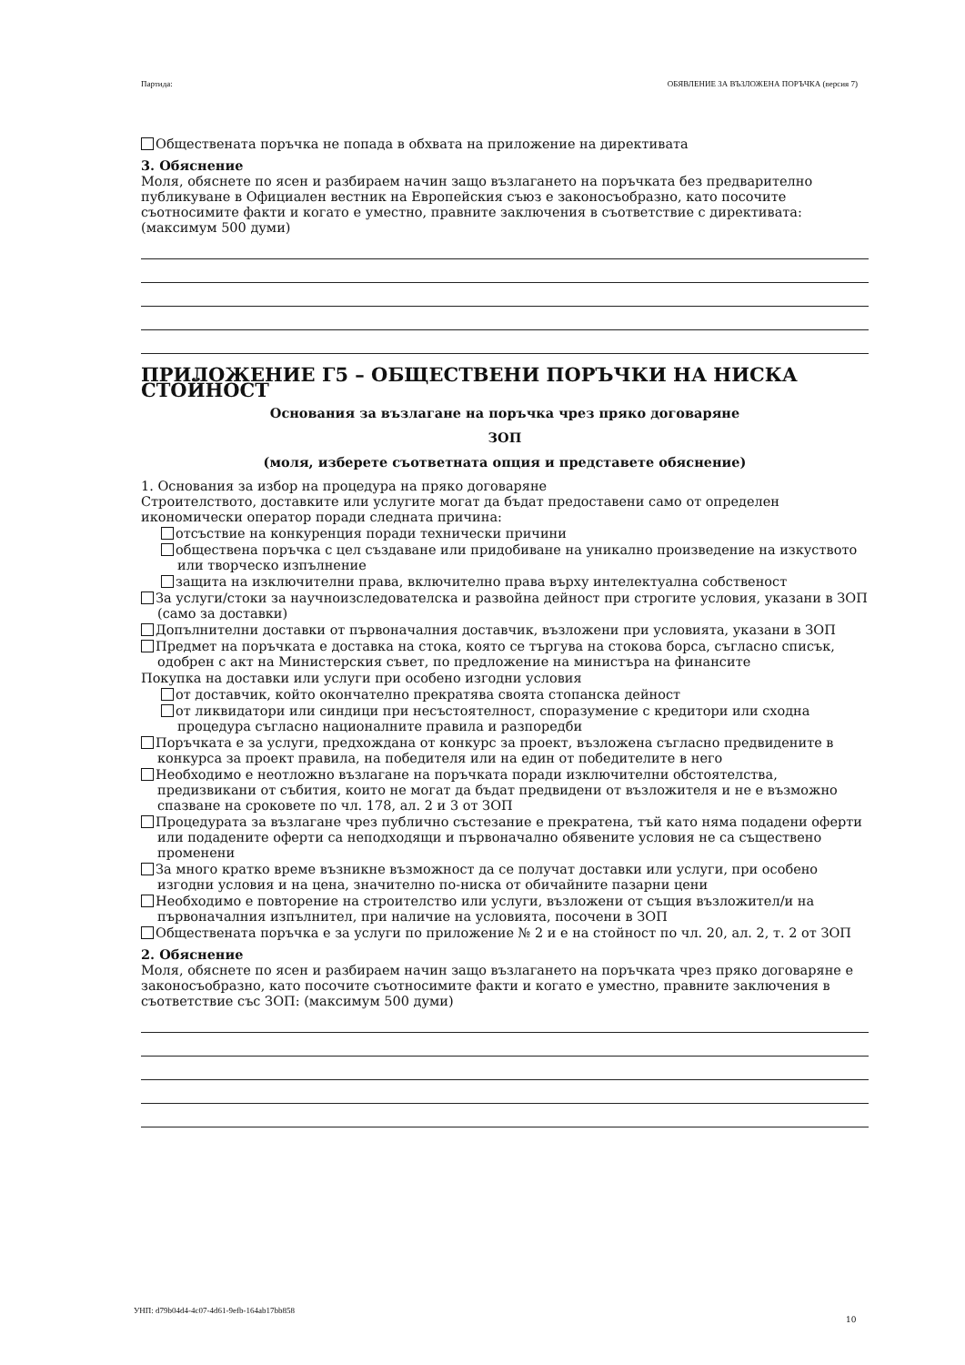Партида: ОБЯВЛЕНИЕ ЗА ВЪЗЛОЖЕНА ПОРЪЧКА (версия 7)
Обществената поръчка не попада в обхвата на приложение на директивата
3. Обяснение
Моля, обяснете по ясен и разбираем начин защо възлагането на поръчката без предварително публикуване в Официален вестник на Европейския съюз е законосъобразно, като посочите съотносимите факти и когато е уместно, правните заключения в съответствие с директивата: (максимум 500 думи)
ПРИЛОЖЕНИЕ Г5 – ОБЩЕСТВЕНИ ПОРЪЧКИ НА НИСКА СТОЙНОСТ
Основания за възлагане на поръчка чрез пряко договаряне
ЗОП
(моля, изберете съответната опция и представете обяснение)
1. Основания за избор на процедура на пряко договаряне
Строителството, доставките или услугите могат да бъдат предоставени само от определен икономически оператор поради следната причина:
отсъствие на конкуренция поради технически причини
обществена поръчка с цел създаване или придобиване на уникално произведение на изкуството или творческо изпълнение
защита на изключителни права, включително права върху интелектуална собственост
За услуги/стоки за научноизследователска и развойна дейност при строгите условия, указани в ЗОП (само за доставки)
Допълнителни доставки от първоначалния доставчик, възложени при условията, указани в ЗОП
Предмет на поръчката е доставка на стока, която се търгува на стокова борса, съгласно списък, одобрен с акт на Министерския съвет, по предложение на министъра на финансите
Покупка на доставки или услуги при особено изгодни условия
от доставчик, който окончателно прекратява своята стопанска дейност
от ликвидатори или синдици при несъстоятелност, споразумение с кредитори или сходна процедура съгласно националните правила и разпоредби
Поръчката е за услуги, предхождана от конкурс за проект, възложена съгласно предвидените в конкурса за проект правила, на победителя или на един от победителите в него
Необходимо е неотложно възлагане на поръчката поради изключителни обстоятелства, предизвикани от събития, които не могат да бъдат предвидени от възложителя и не е възможно спазване на сроковете по чл. 178, ал. 2 и 3 от ЗОП
Процедурата за възлагане чрез публично състезание е прекратена, тъй като няма подадени оферти или подадените оферти са неподходящи и първоначално обявените условия не са съществено променени
За много кратко време възникне възможност да се получат доставки или услуги, при особено изгодни условия и на цена, значително по-ниска от обичайните пазарни цени
Необходимо е повторение на строителство или услуги, възложени от същия възложител/и на първоначалния изпълнител, при наличие на условията, посочени в ЗОП
Обществената поръчка е за услуги по приложение № 2 и е на стойност по чл. 20, ал. 2, т. 2 от ЗОП
2. Обяснение
Моля, обяснете по ясен и разбираем начин защо възлагането на поръчката чрез пряко договаряне е законосъобразно, като посочите съотносимите факти и когато е уместно, правните заключения в съответствие със ЗОП: (максимум 500 думи)
УНП: d79b04d4-4c07-4d61-9efb-164ab17bb858
10